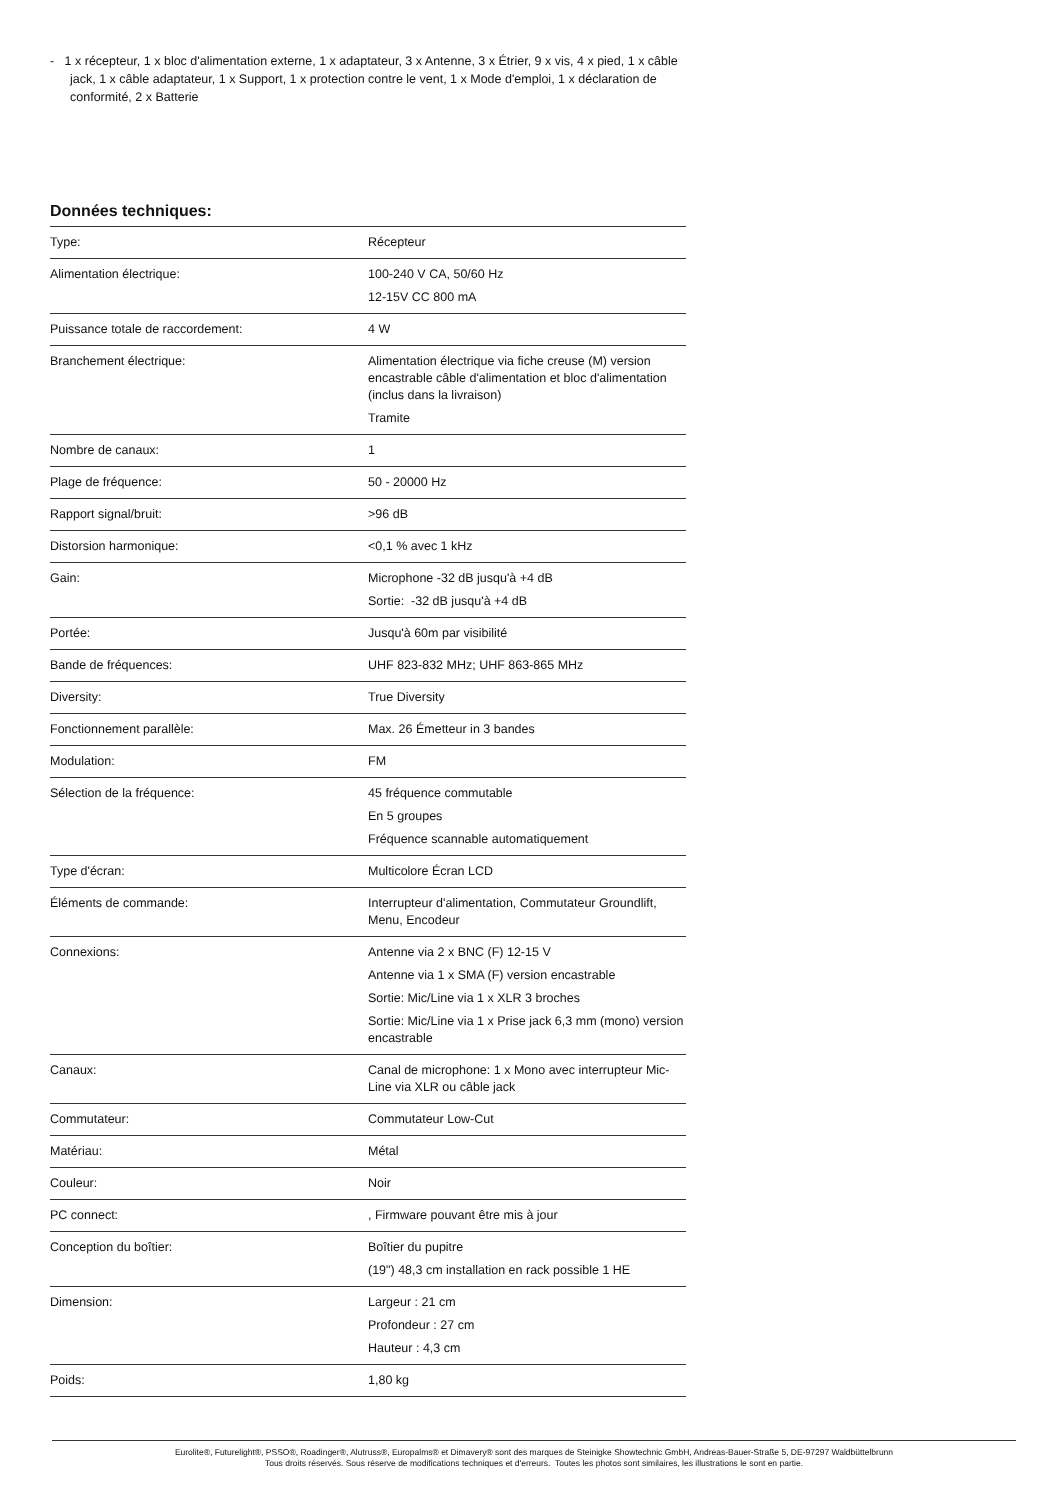- 1 x récepteur, 1 x bloc d'alimentation externe, 1 x adaptateur, 3 x Antenne, 3 x Étrier, 9 x vis, 4 x pied, 1 x câble jack, 1 x câble adaptateur, 1 x Support, 1 x protection contre le vent, 1 x Mode d'emploi, 1 x déclaration de conformité, 2 x Batterie
Données techniques:
| Type: | Récepteur |
| Alimentation électrique: | 100-240 V CA, 50/60 Hz 12-15V CC 800 mA |
| Puissance totale de raccordement: | 4 W |
| Branchement électrique: | Alimentation électrique via fiche creuse (M) version encastrable câble d'alimentation et bloc d'alimentation (inclus dans la livraison) Tramite |
| Nombre de canaux: | 1 |
| Plage de fréquence: | 50 - 20000 Hz |
| Rapport signal/bruit: | >96 dB |
| Distorsion harmonique: | <0,1 % avec 1 kHz |
| Gain: | Microphone -32 dB jusqu'à +4 dB Sortie: -32 dB jusqu'à +4 dB |
| Portée: | Jusqu'à 60m par visibilité |
| Bande de fréquences: | UHF 823-832 MHz; UHF 863-865 MHz |
| Diversity: | True Diversity |
| Fonctionnement parallèle: | Max. 26 Émetteur in 3 bandes |
| Modulation: | FM |
| Sélection de la fréquence: | 45 fréquence commutable En 5 groupes Fréquence scannable automatiquement |
| Type d'écran: | Multicolore Écran LCD |
| Éléments de commande: | Interrupteur d'alimentation, Commutateur Groundlift, Menu, Encodeur |
| Connexions: | Antenne via 2 x BNC (F) 12-15 V Antenne via 1 x SMA (F) version encastrable Sortie: Mic/Line via 1 x XLR 3 broches Sortie: Mic/Line via 1 x Prise jack 6,3 mm (mono) version encastrable |
| Canaux: | Canal de microphone: 1 x Mono avec interrupteur Mic-Line via XLR ou câble jack |
| Commutateur: | Commutateur Low-Cut |
| Matériau: | Métal |
| Couleur: | Noir |
| PC connect: | , Firmware pouvant être mis à jour |
| Conception du boîtier: | Boîtier du pupitre (19") 48,3 cm installation en rack possible 1 HE |
| Dimension: | Largeur : 21 cm Profondeur : 27 cm Hauteur : 4,3 cm |
| Poids: | 1,80 kg |
Eurolite®, Futurelight®, PSSO®, Roadinger®, Alutruss®, Europalms® et Dimavery® sont des marques de Steinigke Showtechnic GmbH, Andreas-Bauer-Straße 5, DE-97297 Waldbüttelbrunn
Tous droits réservés. Sous réserve de modifications techniques et d'erreurs. Toutes les photos sont similaires, les illustrations le sont en partie.